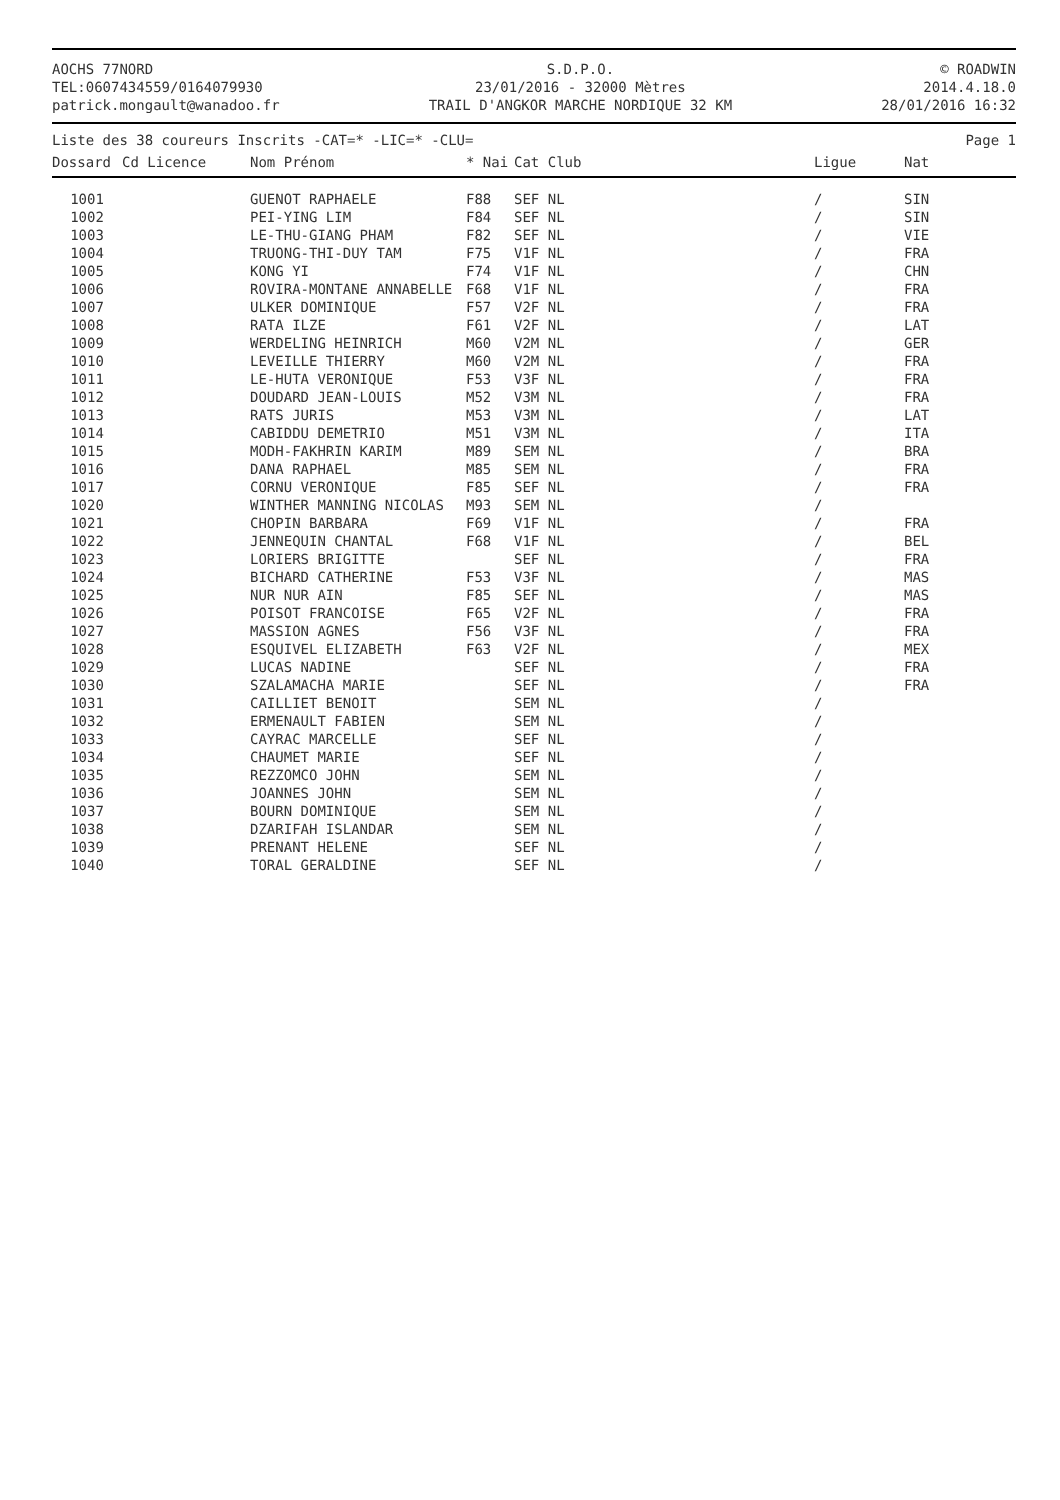AOCHS 77NORD
TEL:0607434559/0164079930
patrick.mongault@wanadoo.fr
S.D.P.O.
23/01/2016 - 32000 Mètres
TRAIL D'ANGKOR MARCHE NORDIQUE 32 KM
© ROADWIN
2014.4.18.0
28/01/2016 16:32
Liste des 38 coureurs Inscrits -CAT=* -LIC=* -CLU= Page 1
| Dossard | Cd Licence | Nom Prénom | * Nai | Cat Club | Ligue | Nat |
| --- | --- | --- | --- | --- | --- | --- |
| 1001 | | GUENOT RAPHAELE | F88 | SEF NL | / | SIN |
| 1002 | | PEI-YING LIM | F84 | SEF NL | / | SIN |
| 1003 | | LE-THU-GIANG PHAM | F82 | SEF NL | / | VIE |
| 1004 | | TRUONG-THI-DUY TAM | F75 | V1F NL | / | FRA |
| 1005 | | KONG YI | F74 | V1F NL | / | CHN |
| 1006 | | ROVIRA-MONTANE ANNABELLE | F68 | V1F NL | / | FRA |
| 1007 | | ULKER DOMINIQUE | F57 | V2F NL | / | FRA |
| 1008 | | RATA ILZE | F61 | V2F NL | / | LAT |
| 1009 | | WERDELING HEINRICH | M60 | V2M NL | / | GER |
| 1010 | | LEVEILLE THIERRY | M60 | V2M NL | / | FRA |
| 1011 | | LE-HUTA VERONIQUE | F53 | V3F NL | / | FRA |
| 1012 | | DOUDARD JEAN-LOUIS | M52 | V3M NL | / | FRA |
| 1013 | | RATS JURIS | M53 | V3M NL | / | LAT |
| 1014 | | CABIDDU DEMETRIO | M51 | V3M NL | / | ITA |
| 1015 | | MODH-FAKHRIN KARIM | M89 | SEM NL | / | BRA |
| 1016 | | DANA RAPHAEL | M85 | SEM NL | / | FRA |
| 1017 | | CORNU VERONIQUE | F85 | SEF NL | / | FRA |
| 1020 | | WINTHER MANNING NICOLAS | M93 | SEM NL | / | |
| 1021 | | CHOPIN BARBARA | F69 | V1F NL | / | FRA |
| 1022 | | JENNEQUIN CHANTAL | F68 | V1F NL | / | BEL |
| 1023 | | LORIERS BRIGITTE | | SEF NL | / | FRA |
| 1024 | | BICHARD CATHERINE | F53 | V3F NL | / | MAS |
| 1025 | | NUR NUR AIN | F85 | SEF NL | / | MAS |
| 1026 | | POISOT FRANCOISE | F65 | V2F NL | / | FRA |
| 1027 | | MASSION AGNES | F56 | V3F NL | / | FRA |
| 1028 | | ESQUIVEL ELIZABETH | F63 | V2F NL | / | MEX |
| 1029 | | LUCAS NADINE | | SEF NL | / | FRA |
| 1030 | | SZALAMACHA MARIE | | SEF NL | / | FRA |
| 1031 | | CAILLIET BENOIT | | SEM NL | / | |
| 1032 | | ERMENAULT FABIEN | | SEM NL | / | |
| 1033 | | CAYRAC MARCELLE | | SEF NL | / | |
| 1034 | | CHAUMET MARIE | | SEF NL | / | |
| 1035 | | REZZOMCO JOHN | | SEM NL | / | |
| 1036 | | JOANNES JOHN | | SEM NL | / | |
| 1037 | | BOURN DOMINIQUE | | SEM NL | / | |
| 1038 | | DZARIFAH ISLANDAR | | SEM NL | / | |
| 1039 | | PRENANT HELENE | | SEF NL | / | |
| 1040 | | TORAL GERALDINE | | SEF NL | / | |